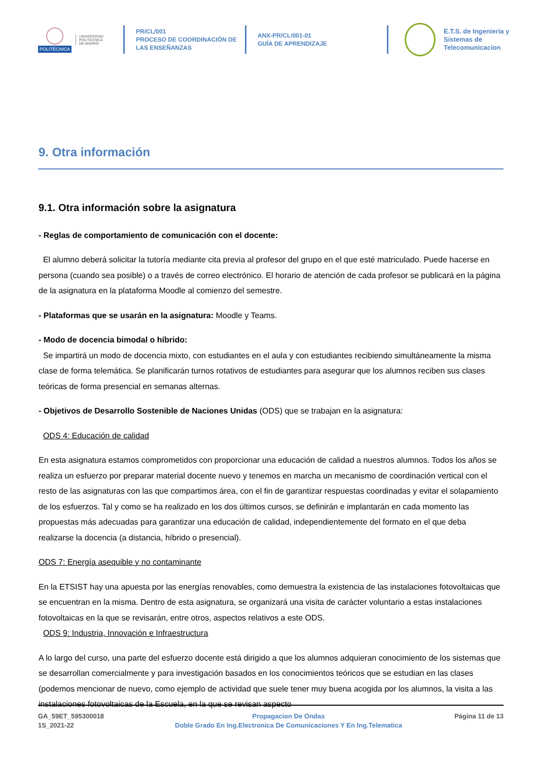POLITÉCNICA
UNIVERSIDAD
POLITÉCNICA
DE MADRID
PR/CL/001
PROCESO DE COORDINACIÓN DE LAS ENSEÑANZAS
ANX-PR/CL/001-01
GUÍA DE APRENDIZAJE
E.T.S. de Ingenieria y
Sistemas de
Telecomunicacion
9. Otra información
9.1. Otra información sobre la asignatura
- Reglas de comportamiento de comunicación con el docente:
El alumno deberá solicitar la tutoría mediante cita previa al profesor del grupo en el que esté matriculado. Puede hacerse en persona (cuando sea posible) o a través de correo electrónico. El horario de atención de cada profesor se publicará en la página de la asignatura en la plataforma Moodle al comienzo del semestre.
- Plataformas que se usarán en la asignatura: Moodle y Teams.
- Modo de docencia bimodal o híbrido:
Se impartirá un modo de docencia mixto, con estudiantes en el aula y con estudiantes recibiendo simultáneamente la misma clase de forma telemática. Se planificarán turnos rotativos de estudiantes para asegurar que los alumnos reciben sus clases teóricas de forma presencial en semanas alternas.
- Objetivos de Desarrollo Sostenible de Naciones Unidas (ODS) que se trabajan en la asignatura:
ODS 4: Educación de calidad
En esta asignatura estamos comprometidos con proporcionar una educación de calidad a nuestros alumnos. Todos los años se realiza un esfuerzo por preparar material docente nuevo y tenemos en marcha un mecanismo de coordinación vertical con el resto de las asignaturas con las que compartimos área, con el fin de garantizar respuestas coordinadas y evitar el solapamiento de los esfuerzos. Tal y como se ha realizado en los dos últimos cursos, se definirán e implantarán en cada momento las propuestas más adecuadas para garantizar una educación de calidad, independientemente del formato en el que deba realizarse la docencia (a distancia, híbrido o presencial).
ODS 7: Energía asequible y no contaminante
En la ETSIST hay una apuesta por las energías renovables, como demuestra la existencia de las instalaciones fotovoltaicas que se encuentran en la misma. Dentro de esta asignatura, se organizará una visita de carácter voluntario a estas instalaciones fotovoltaicas en la que se revisarán, entre otros, aspectos relativos a este ODS.
ODS 9: Industria, Innovación e Infraestructura
A lo largo del curso, una parte del esfuerzo docente está dirigido a que los alumnos adquieran conocimiento de los sistemas que se desarrollan comercialmente y para investigación basados en los conocimientos teóricos que se estudian en las clases (podemos mencionar de nuevo, como ejemplo de actividad que suele tener muy buena acogida por los alumnos, la visita a las instalaciones fotovoltaicas de la Escuela, en la que se revisan aspecto
GA_59ET_595300018
1S_2021-22
Propagacion De Ondas
Doble Grado En Ing.Electronica De Comunicaciones Y En Ing.Telematica
Página 11 de 13